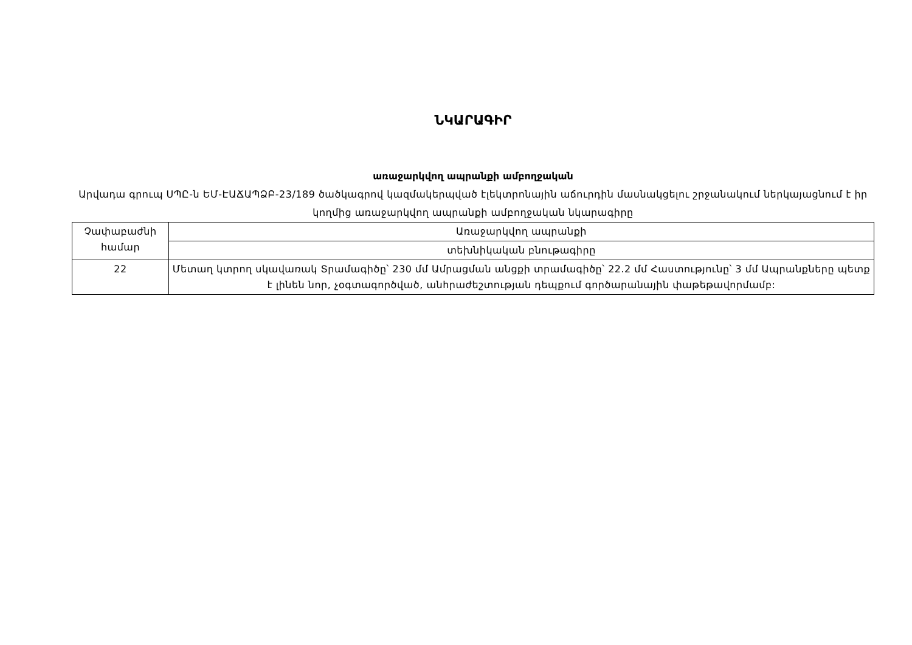ՆԿԱՐԱԳԻՐ
առաջարկվող ապրանքի ամբողջական
Արվադա գրուպ ՍՊԸ-ն ԵՄ-ԷԱՃԱՊՁԲ-23/189 ծածկագրով կազմակերպված էլեկտրոնային աճուրդին մասնակցելու շրջանակում ներկայացնում է իր կողմից առաջարկվող ապրանքի ամբողջական նկարագիրը
| Չափաբաժնի համար | Առաջարկվող ապրանքի |
| | տեխնիկական բնութագիրը |
| 22 | Մետաղ կտրող սկավառակ Տրամագիծը՝ 230 մմ Ամրացման անցքի տրամագիծը՝ 22.2 մմ Հաստությունը՝ 3 մմ Ապրանքները պետք է լինեն նոր, չօգտագործված, անհրաժեշտության դեպքում գործարանային փաթեթավորմամբ: |